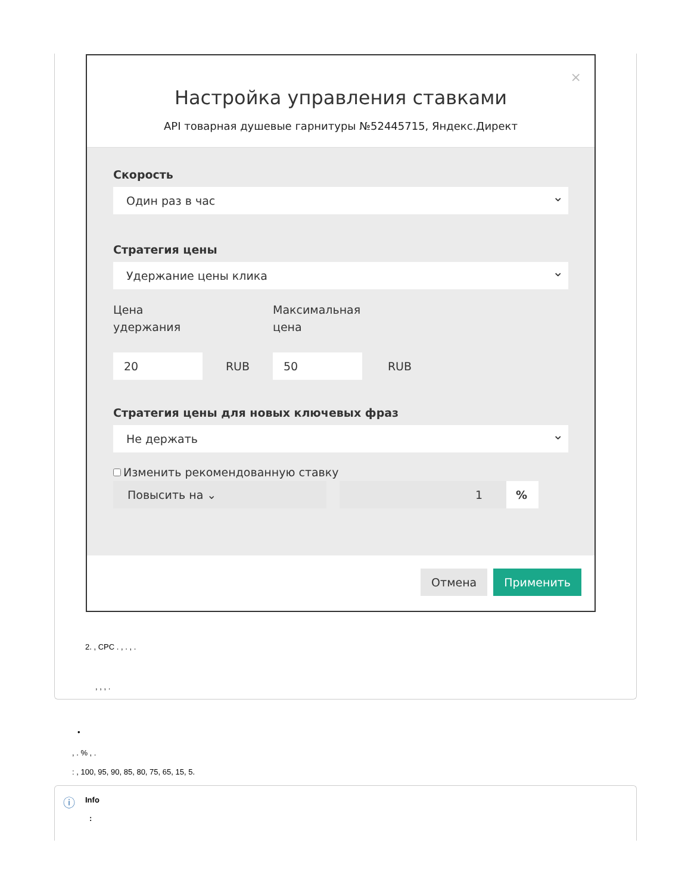×
Настройка управления ставками
API товарная душевые гарнитуры №52445715, Яндекс.Директ
Скорость
Один раз в час
Стратегия цены
Удержание цены клика
Цена
удержания
Максимальная
цена
20
RUB
50
RUB
Стратегия цены для новых ключевых фраз
Не держать
Изменить рекомендованную ставку
Повысить на ⌄ 1 %
Отмена Применить
2. , CPC . , . , .
, , , .
•
, . % , .
: , 100, 95, 90, 85, 80, 75, 65, 15, 5.
ⓘ Info
: